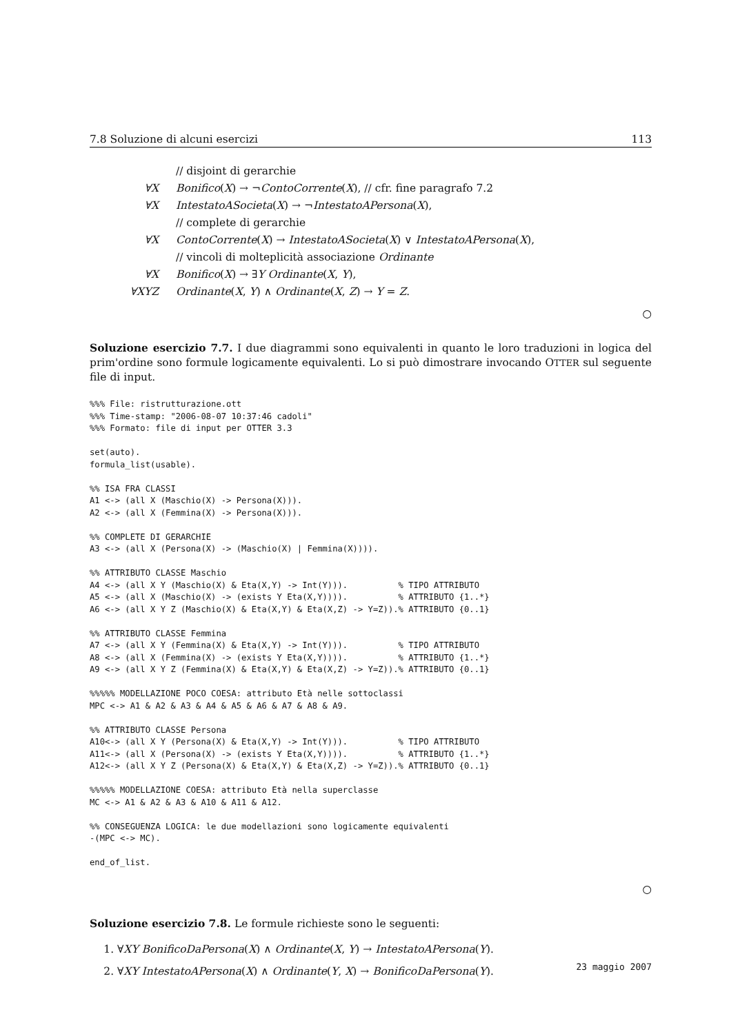7.8 Soluzione di alcuni esercizi 113
// disjoint di gerarchie
∀X Bonifico(X) → ¬ContoCorrente(X), // cfr. fine paragrafo 7.2
∀X IntestatoASocieta(X) → ¬IntestatoAPersona(X),
// complete di gerarchie
∀X ContoCorrente(X) → IntestatoASocieta(X) ∨ IntestatoAPersona(X),
// vincoli di molteplicità associazione Ordinante
∀X Bonifico(X) → ∃Y Ordinante(X, Y),
∀XYZ Ordinante(X, Y) ∧ Ordinante(X, Z) → Y = Z.
○
Soluzione esercizio 7.7. I due diagrammi sono equivalenti in quanto le loro traduzioni in logica del prim'ordine sono formule logicamente equivalenti. Lo si può dimostrare invocando OTTER sul seguente file di input.
%%% File: ristrutturazione.ott
%%% Time-stamp: "2006-08-07 10:37:46 cadoli"
%%% Formato: file di input per OTTER 3.3

set(auto).
formula_list(usable).

%% ISA FRA CLASSI
A1 <-> (all X (Maschio(X) -> Persona(X))).
A2 <-> (all X (Femmina(X) -> Persona(X))).

%% COMPLETE DI GERARCHIE
A3 <-> (all X (Persona(X) -> (Maschio(X) | Femmina(X)))).

%% ATTRIBUTO CLASSE Maschio
A4 <-> (all X Y (Maschio(X) & Eta(X,Y) -> Int(Y))).          % TIPO ATTRIBUTO
A5 <-> (all X (Maschio(X) -> (exists Y Eta(X,Y)))).          % ATTRIBUTO {1..*}
A6 <-> (all X Y Z (Maschio(X) & Eta(X,Y) & Eta(X,Z) -> Y=Z)).% ATTRIBUTO {0..1}

%% ATTRIBUTO CLASSE Femmina
A7 <-> (all X Y (Femmina(X) & Eta(X,Y) -> Int(Y))).          % TIPO ATTRIBUTO
A8 <-> (all X (Femmina(X) -> (exists Y Eta(X,Y)))).          % ATTRIBUTO {1..*}
A9 <-> (all X Y Z (Femmina(X) & Eta(X,Y) & Eta(X,Z) -> Y=Z)).% ATTRIBUTO {0..1}

%%%%% MODELLAZIONE POCO COESA: attributo Età nelle sottoclassi
MPC <-> A1 & A2 & A3 & A4 & A5 & A6 & A7 & A8 & A9.

%% ATTRIBUTO CLASSE Persona
A10<-> (all X Y (Persona(X) & Eta(X,Y) -> Int(Y))).          % TIPO ATTRIBUTO
A11<-> (all X (Persona(X) -> (exists Y Eta(X,Y)))).          % ATTRIBUTO {1..*}
A12<-> (all X Y Z (Persona(X) & Eta(X,Y) & Eta(X,Z) -> Y=Z)).% ATTRIBUTO {0..1}

%%%%% MODELLAZIONE COESA: attributo Età nella superclasse
MC <-> A1 & A2 & A3 & A10 & A11 & A12.

%% CONSEGUENZA LOGICA: le due modellazioni sono logicamente equivalenti
-(MPC <-> MC).

end_of_list.
○
Soluzione esercizio 7.8. Le formule richieste sono le seguenti:
1. ∀XY BonificoDaPersona(X) ∧ Ordinante(X, Y) → IntestatoAPersona(Y).
2. ∀XY IntestatoAPersona(X) ∧ Ordinante(Y, X) → BonificoDaPersona(Y).
23 maggio 2007